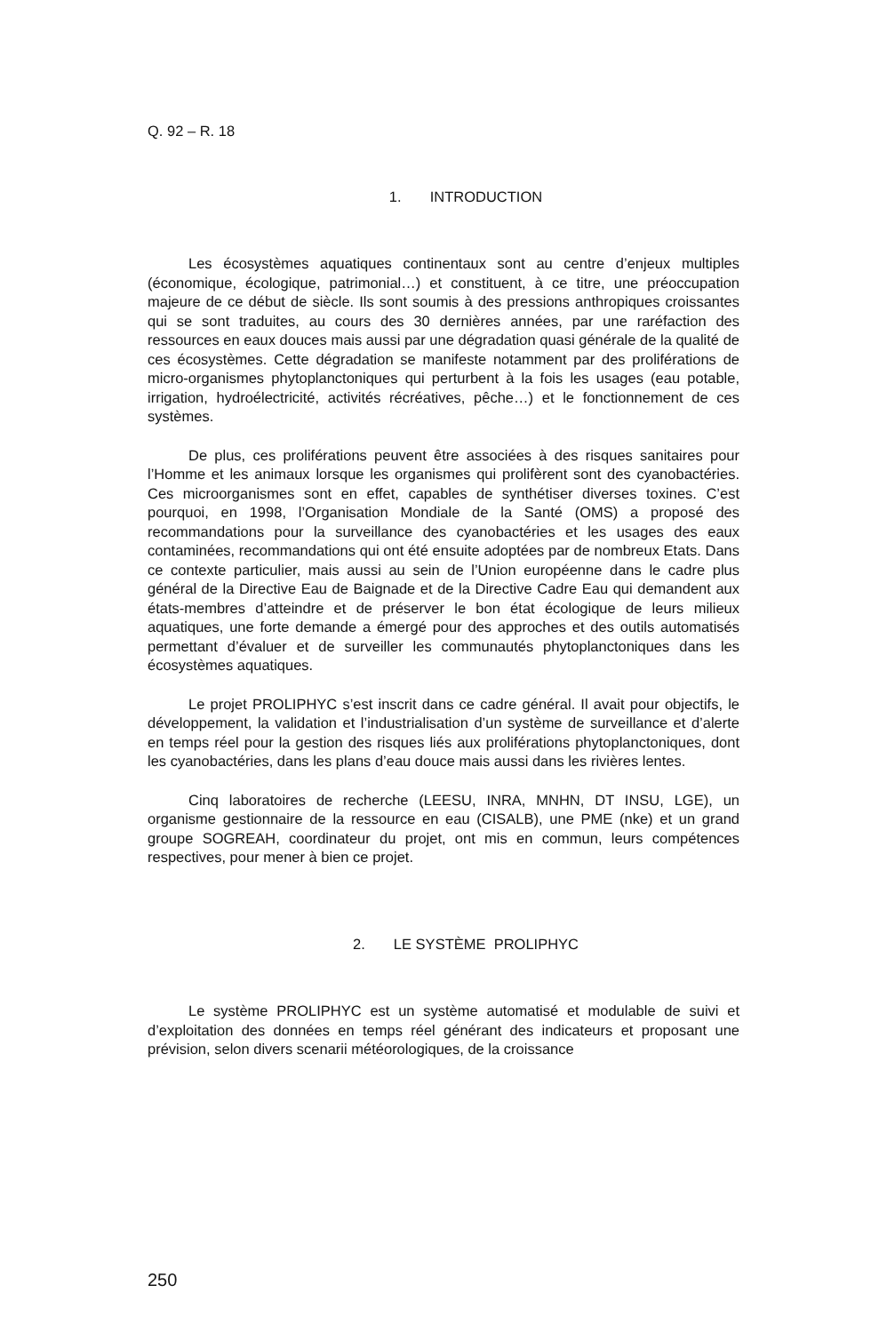Q. 92 – R. 18
1. INTRODUCTION
Les écosystèmes aquatiques continentaux sont au centre d’enjeux multiples (économique, écologique, patrimonial…) et constituent, à ce titre, une préoccupation majeure de ce début de siècle. Ils sont soumis à des pressions anthropiques croissantes qui se sont traduites, au cours des 30 dernières années, par une raréfaction des ressources en eaux douces mais aussi par une dégradation quasi générale de la qualité de ces écosystèmes. Cette dégradation se manifeste notamment par des proliférations de micro-organismes phytoplanctoniques qui perturbent à la fois les usages (eau potable, irrigation, hydroélectricité, activités récréatives, pêche…) et le fonctionnement de ces systèmes.
De plus, ces proliférations peuvent être associées à des risques sanitaires pour l’Homme et les animaux lorsque les organismes qui prolifèrent sont des cyanobactéries. Ces microorganismes sont en effet, capables de synthétiser diverses toxines. C’est pourquoi, en 1998, l’Organisation Mondiale de la Santé (OMS) a proposé des recommandations pour la surveillance des cyanobactéries et les usages des eaux contaminées, recommandations qui ont été ensuite adoptées par de nombreux Etats. Dans ce contexte particulier, mais aussi au sein de l’Union européenne dans le cadre plus général de la Directive Eau de Baignade et de la Directive Cadre Eau qui demandent aux états-membres d’atteindre et de préserver le bon état écologique de leurs milieux aquatiques, une forte demande a émergé pour des approches et des outils automatisés permettant d’évaluer et de surveiller les communautés phytoplanctoniques dans les écosystèmes aquatiques.
Le projet PROLIPHYC s’est inscrit dans ce cadre général. Il avait pour objectifs, le développement, la validation et l’industrialisation d’un système de surveillance et d’alerte en temps réel pour la gestion des risques liés aux proliférations phytoplanctoniques, dont les cyanobactéries, dans les plans d’eau douce mais aussi dans les rivières lentes.
Cinq laboratoires de recherche (LEESU, INRA, MNHN, DT INSU, LGE), un organisme gestionnaire de la ressource en eau (CISALB), une PME (nke) et un grand groupe SOGREAH, coordinateur du projet, ont mis en commun, leurs compétences respectives, pour mener à bien ce projet.
2. LE SYSTÈME PROLIPHYC
Le système PROLIPHYC est un système automatisé et modulable de suivi et d’exploitation des données en temps réel générant des indicateurs et proposant une prévision, selon divers scenarii météorologiques, de la croissance
250